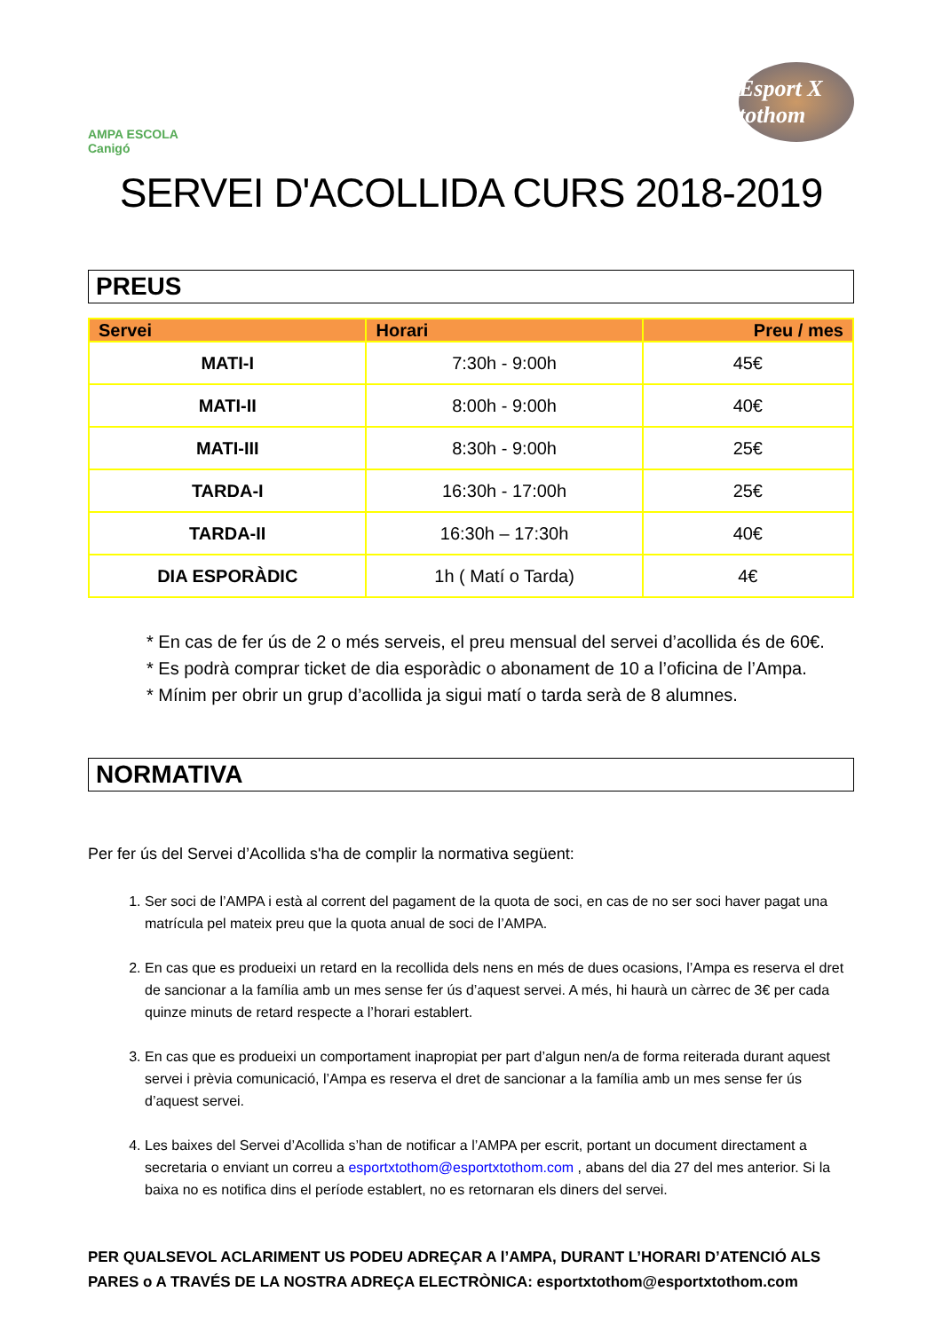AMPA ESCOLA Canigó
Esport X tothom
SERVEI D'ACOLLIDA CURS 2018-2019
PREUS
| Servei | Horari | Preu / mes |
| --- | --- | --- |
| MATI-I | 7:30h - 9:00h | 45€ |
| MATI-II | 8:00h - 9:00h | 40€ |
| MATI-III | 8:30h - 9:00h | 25€ |
| TARDA-I | 16:30h - 17:00h | 25€ |
| TARDA-II | 16:30h – 17:30h | 40€ |
| DIA ESPORÀDIC | 1h ( Matí o Tarda) | 4€ |
* En cas de fer ús de 2 o més serveis, el preu mensual del servei d’acollida és de 60€.
* Es podrà comprar ticket de dia esporàdic o abonament de 10 a l’oficina de l’Ampa.
* Mínim per obrir un grup d’acollida ja sigui matí o tarda serà de 8 alumnes.
NORMATIVA
Per fer ús del Servei d’Acollida s'ha de complir la normativa següent:
1. Ser soci de l’AMPA i està al corrent del pagament de la quota de soci, en cas de no ser soci haver pagat una matrícula pel mateix preu que la quota anual de soci de l’AMPA.
2. En cas que es produeixi un retard en la recollida dels nens en més de dues ocasions, l’Ampa es reserva el dret de sancionar a la família amb un mes sense fer ús d’aquest servei. A més, hi haurà un càrrec de 3€ per cada quinze minuts de retard respecte a l’horari establert.
3. En cas que es produeixi un comportament inapropiat per part d’algun nen/a de forma reiterada durant aquest servei i prèvia comunicació, l’Ampa es reserva el dret de sancionar a la família amb un mes sense fer ús d’aquest servei.
4. Les baixes del Servei d’Acollida s’han de notificar a l’AMPA per escrit, portant un document directament a secretaria o enviant un correu a esportxtothom@esportxtothom.com , abans del dia 27 del mes anterior. Si la baixa no es notifica dins el període establert, no es retornaran els diners del servei.
PER QUALSEVOL ACLARIMENT US PODEU ADREÇAR A l’AMPA, DURANT L’HORARI D’ATENCIÓ ALS PARES o A TRAVÉS DE LA NOSTRA ADREÇA ELECTRÒNICA: esportxtothom@esportxtothom.com